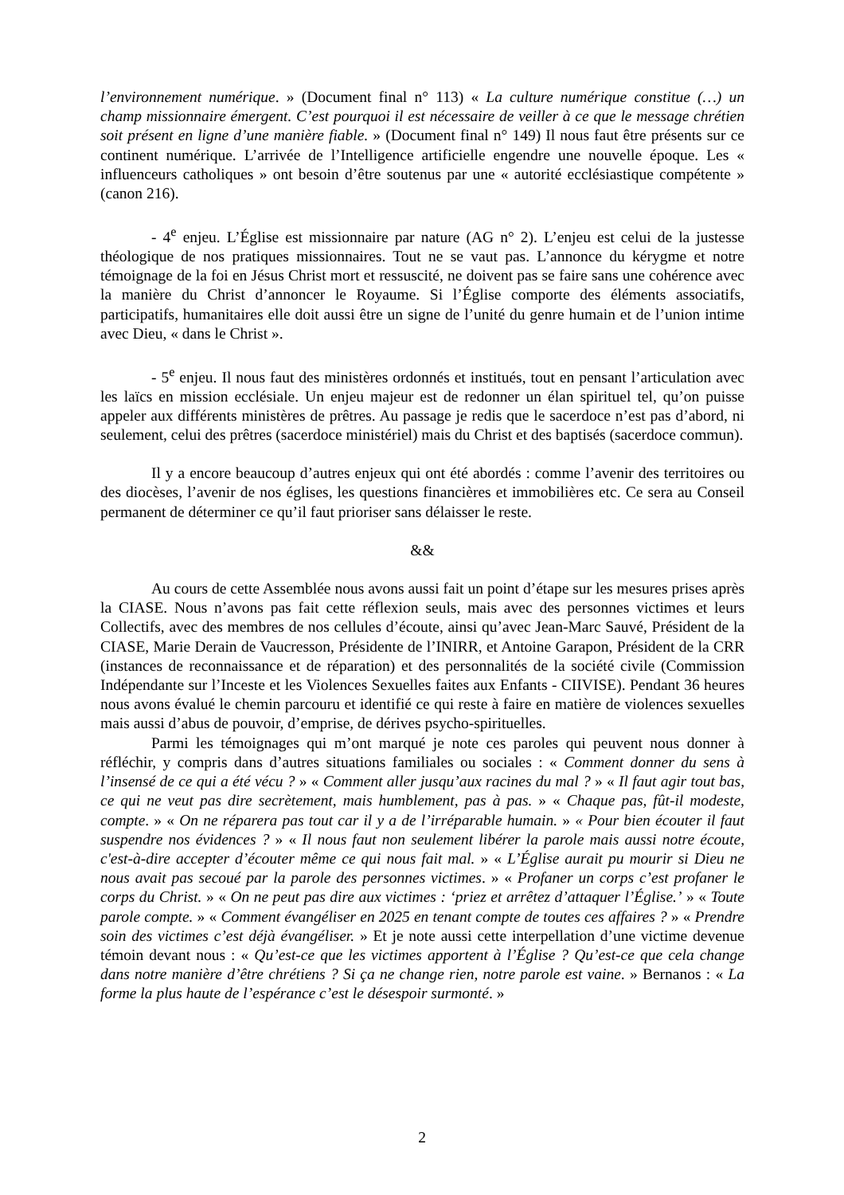l’environnement numérique. » (Document final n° 113) « La culture numérique constitue (…) un champ missionnaire émergent. C’est pourquoi il est nécessaire de veiller à ce que le message chrétien soit présent en ligne d’une manière fiable. » (Document final n° 149) Il nous faut être présents sur ce continent numérique. L’arrivée de l’Intelligence artificielle engendre une nouvelle époque. Les « influenceurs catholiques » ont besoin d’être soutenus par une « autorité ecclésiastique compétente » (canon 216).
- 4<sup>e</sup> enjeu. L’Église est missionnaire par nature (AG n° 2). L’enjeu est celui de la justesse théologique de nos pratiques missionnaires. Tout ne se vaut pas. L’annonce du kérygme et notre témoignage de la foi en Jésus Christ mort et ressuscité, ne doivent pas se faire sans une cohérence avec la manière du Christ d’annoncer le Royaume. Si l’Église comporte des éléments associatifs, participatifs, humanitaires elle doit aussi être un signe de l’unité du genre humain et de l’union intime avec Dieu, « dans le Christ ».
- 5<sup>e</sup> enjeu. Il nous faut des ministères ordonnés et institués, tout en pensant l’articulation avec les laïcs en mission ecclésiale. Un enjeu majeur est de redonner un élan spirituel tel, qu’on puisse appeler aux différents ministères de prêtres. Au passage je redis que le sacerdoce n’est pas d’abord, ni seulement, celui des prêtres (sacerdoce ministériel) mais du Christ et des baptisés (sacerdoce commun).
Il y a encore beaucoup d’autres enjeux qui ont été abordés : comme l’avenir des territoires ou des diocèses, l’avenir de nos églises, les questions financières et immobilières etc. Ce sera au Conseil permanent de déterminer ce qu’il faut prioriser sans délaisser le reste.
&&
Au cours de cette Assemblée nous avons aussi fait un point d’étape sur les mesures prises après la CIASE. Nous n’avons pas fait cette réflexion seuls, mais avec des personnes victimes et leurs Collectifs, avec des membres de nos cellules d’écoute, ainsi qu’avec Jean-Marc Sauvé, Président de la CIASE, Marie Derain de Vaucresson, Présidente de l’INIRR, et Antoine Garapon, Président de la CRR (instances de reconnaissance et de réparation) et des personnalités de la société civile (Commission Indépendante sur l’Inceste et les Violences Sexuelles faites aux Enfants - CIIVISE). Pendant 36 heures nous avons évalué le chemin parcouru et identifié ce qui reste à faire en matière de violences sexuelles mais aussi d’abus de pouvoir, d’emprise, de dérives psycho-spirituelles.
Parmi les témoignages qui m’ont marqué je note ces paroles qui peuvent nous donner à réfléchir, y compris dans d’autres situations familiales ou sociales : « Comment donner du sens à l’insensé de ce qui a été vécu ? » « Comment aller jusqu’aux racines du mal ? » « Il faut agir tout bas, ce qui ne veut pas dire secrètement, mais humblement, pas à pas. » « Chaque pas, fût-il modeste, compte. » « On ne réparera pas tout car il y a de l’irréparable humain. » « Pour bien écouter il faut suspendre nos évidences ? » « Il nous faut non seulement libérer la parole mais aussi notre écoute, c'est-à-dire accepter d’écouter même ce qui nous fait mal. » « L’Église aurait pu mourir si Dieu ne nous avait pas secoué par la parole des personnes victimes. » « Profaner un corps c’est profaner le corps du Christ. » « On ne peut pas dire aux victimes : ‘priez et arrêtez d’attaquer l’Église.’ » « Toute parole compte. » « Comment évangéliser en 2025 en tenant compte de toutes ces affaires ? » « Prendre soin des victimes c’est déjà évangéliser. » Et je note aussi cette interpellation d’une victime devenue témoin devant nous : « Qu’est-ce que les victimes apportent à l’Église ? Qu’est-ce que cela change dans notre manière d’être chrétiens ? Si ça ne change rien, notre parole est vaine. » Bernanos : « La forme la plus haute de l’espérance c’est le désespoir surmonté. »
2